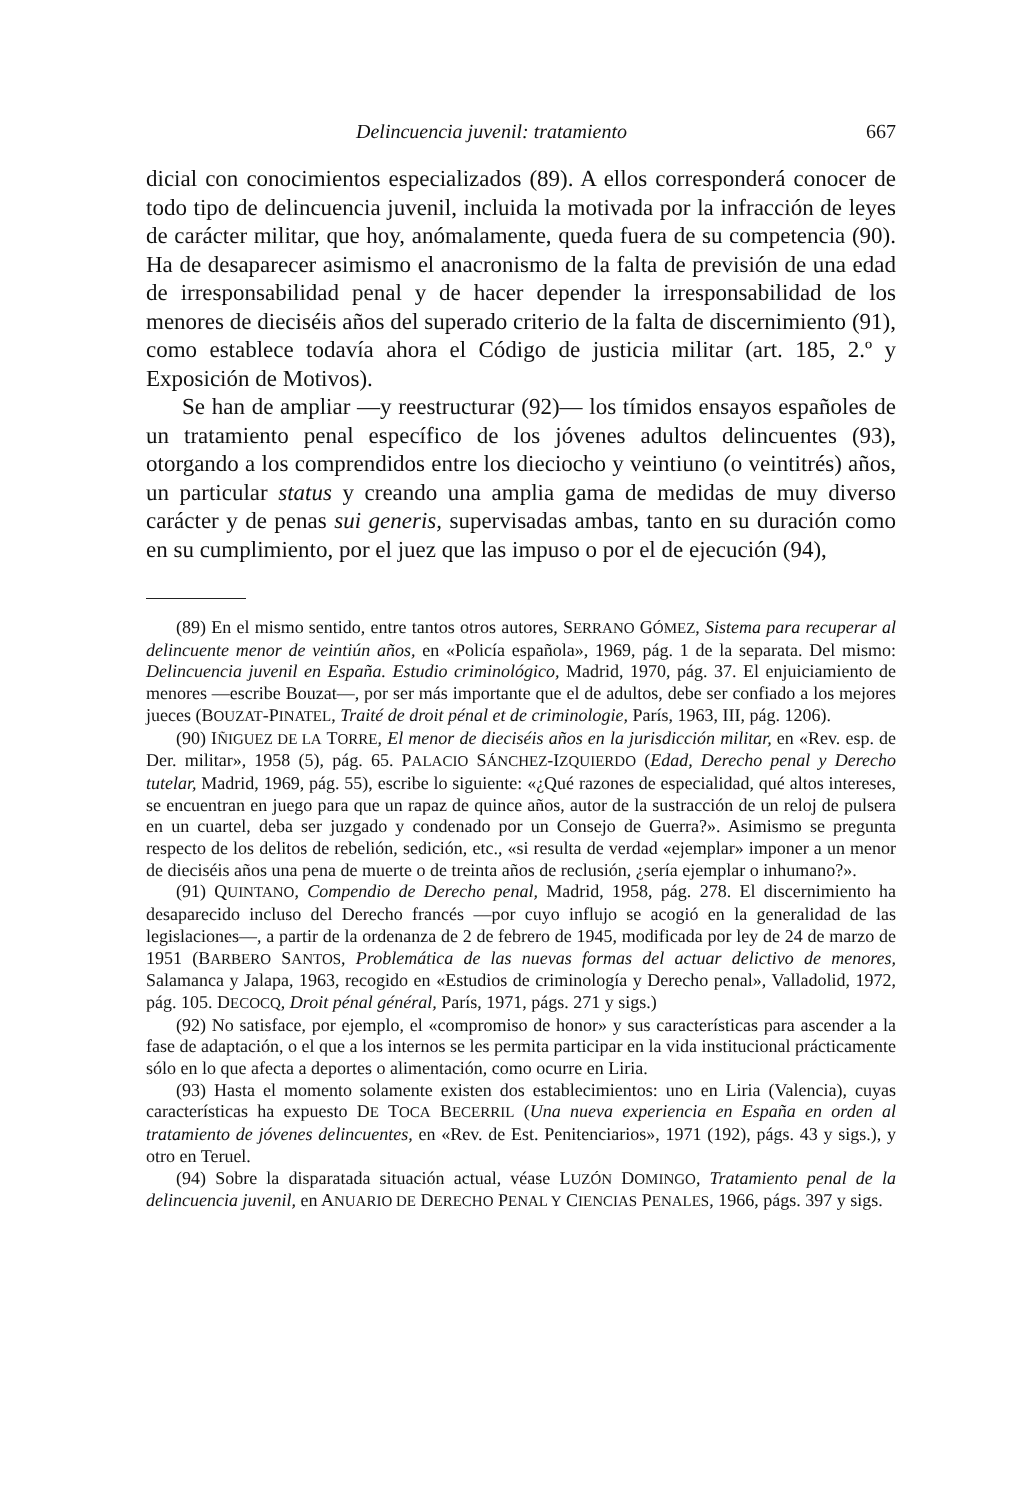Delincuencia juvenil: tratamiento 667
dicial con conocimientos especializados (89). A ellos corresponderá conocer de todo tipo de delincuencia juvenil, incluida la motivada por la infracción de leyes de carácter militar, que hoy, anómalamente, queda fuera de su competencia (90). Ha de desaparecer asimismo el anacronismo de la falta de previsión de una edad de irresponsabilidad penal y de hacer depender la irresponsabilidad de los menores de dieciséis años del superado criterio de la falta de discernimiento (91), como establece todavía ahora el Código de justicia militar (art. 185, 2.º y Exposición de Motivos).
Se han de ampliar —y reestructurar (92)— los tímidos ensayos españoles de un tratamiento penal específico de los jóvenes adultos delincuentes (93), otorgando a los comprendidos entre los dieciocho y veintiuno (o veintitrés) años, un particular status y creando una amplia gama de medidas de muy diverso carácter y de penas sui generis, supervisadas ambas, tanto en su duración como en su cumplimiento, por el juez que las impuso o por el de ejecución (94),
(89) En el mismo sentido, entre tantos otros autores, SERRANO GÓMEZ, Sistema para recuperar al delincuente menor de veintiún años, en «Policía española», 1969, pág. 1 de la separata. Del mismo: Delincuencia juvenil en España. Estudio criminológico, Madrid, 1970, pág. 37. El enjuiciamiento de menores —escribe Bouzat—, por ser más importante que el de adultos, debe ser confiado a los mejores jueces (BOUZAT-PINATEL, Traité de droit pénal et de criminologie, París, 1963, III, pág. 1206).
(90) IÑIGUEZ DE LA TORRE, El menor de dieciséis años en la jurisdicción militar, en «Rev. esp. de Der. militar», 1958 (5), pág. 65. PALACIO SÁNCHEZ-IZQUIERDO (Edad, Derecho penal y Derecho tutelar, Madrid, 1969, pág. 55), escribe lo siguiente: «¿Qué razones de especialidad, qué altos intereses, se encuentran en juego para que un rapaz de quince años, autor de la sustracción de un reloj de pulsera en un cuartel, deba ser juzgado y condenado por un Consejo de Guerra?». Asimismo se pregunta respecto de los delitos de rebelión, sedición, etc., «si resulta de verdad «ejemplar» imponer a un menor de dieciséis años una pena de muerte o de treinta años de reclusión, ¿sería ejemplar o inhumano?».
(91) QUINTANO, Compendio de Derecho penal, Madrid, 1958, pág. 278. El discernimiento ha desaparecido incluso del Derecho francés —por cuyo influjo se acogió en la generalidad de las legislaciones—, a partir de la ordenanza de 2 de febrero de 1945, modificada por ley de 24 de marzo de 1951 (BARBERO SANTOS, Problemática de las nuevas formas del actuar delictivo de menores, Salamanca y Jalapa, 1963, recogido en «Estudios de criminología y Derecho penal», Valladolid, 1972, pág. 105. DECOCQ, Droit pénal général, París, 1971, págs. 271 y sigs.)
(92) No satisface, por ejemplo, el «compromiso de honor» y sus características para ascender a la fase de adaptación, o el que a los internos se les permita participar en la vida institucional prácticamente sólo en lo que afecta a deportes o alimentación, como ocurre en Liria.
(93) Hasta el momento solamente existen dos establecimientos: uno en Liria (Valencia), cuyas características ha expuesto DE TOCA BECERRIL (Una nueva experiencia en España en orden al tratamiento de jóvenes delincuentes, en «Rev. de Est. Penitenciarios», 1971 (192), págs. 43 y sigs.), y otro en Teruel.
(94) Sobre la disparatada situación actual, véase LUZÓN DOMINGO, Tratamiento penal de la delincuencia juvenil, en ANUARIO DE DERECHO PENAL Y CIENCIAS PENALES, 1966, págs. 397 y sigs.